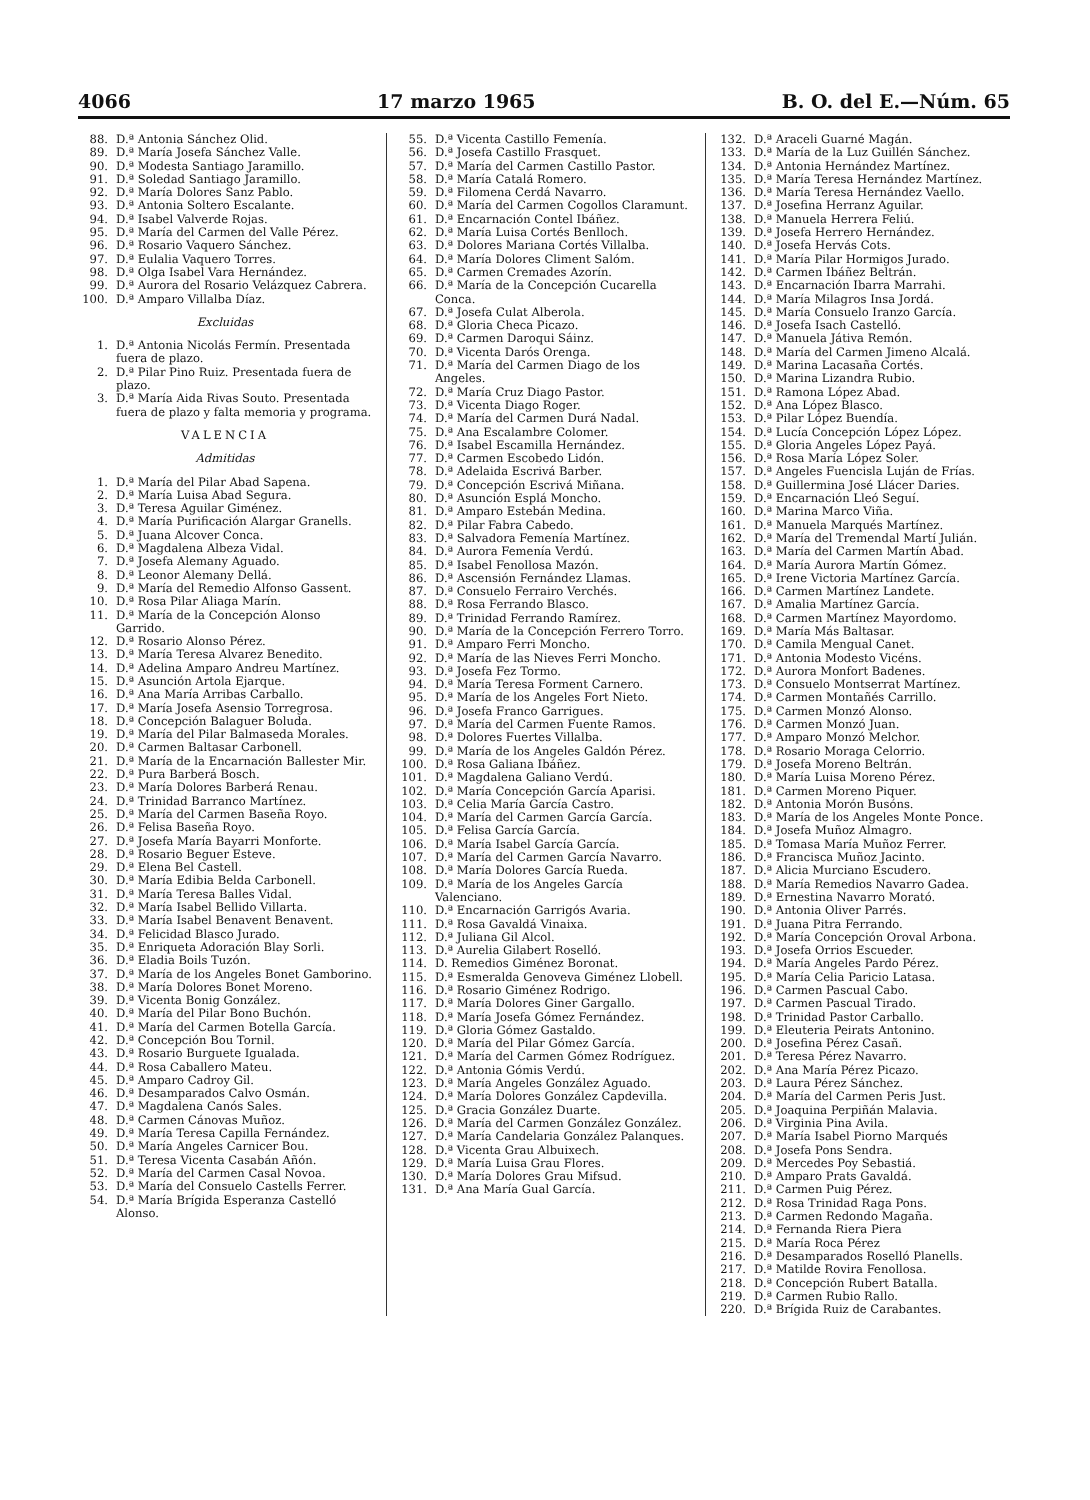4066 17 marzo 1965 B. O. del E.—Núm. 65
88. D.ª Antonia Sánchez Olid.
89. D.ª María Josefa Sánchez Valle.
90. D.ª Modesta Santiago Jaramillo.
91. D.ª Soledad Santiago Jaramillo.
92. D.ª María Dolores Sanz Pablo.
93. D.ª Antonia Soltero Escalante.
94. D.ª Isabel Valverde Rojas.
95. D.ª María del Carmen del Valle Pérez.
96. D.ª Rosario Vaquero Sánchez.
97. D.ª Eulalia Vaquero Torres.
98. D.ª Olga Isabel Vara Hernández.
99. D.ª Aurora del Rosario Velázquez Cabrera.
100. D.ª Amparo Villalba Díaz.
Excluidas
1. D.ª Antonia Nicolás Fermín. Presentada fuera de plazo.
2. D.ª Pilar Pino Ruiz. Presentada fuera de plazo.
3. D.ª María Aida Rivas Souto. Presentada fuera de plazo y falta memoria y programa.
VALENCIA
Admitidas
1. D.ª María del Pilar Abad Sapena.
2. D.ª María Luisa Abad Segura.
3. D.ª Teresa Aguilar Giménez.
4. D.ª María Purificación Alargar Granells.
5. D.ª Juana Alcover Conca.
6. D.ª Magdalena Albeza Vidal.
7. D.ª Josefa Alemany Aguado.
8. D.ª Leonor Alemany Dellá.
9. D.ª María del Remedio Alfonso Gassent.
10. D.ª Rosa Pilar Aliaga Marín.
11. D.ª María de la Concepción Alonso Garrido.
12. D.ª Rosario Alonso Pérez.
13. D.ª María Teresa Alvarez Benedito.
14. D.ª Adelina Amparo Andreu Martínez.
15. D.ª Asunción Artola Ejarque.
16. D.ª Ana María Arribas Carballo.
17. D.ª María Josefa Asensio Torregrosa.
18. D.ª Concepción Balaguer Boluda.
19. D.ª María del Pilar Balmaseda Morales.
20. D.ª Carmen Baltasar Carbonell.
21. D.ª María de la Encarnación Ballester Mir.
22. D.ª Pura Barberá Bosch.
23. D.ª María Dolores Barberá Renau.
24. D.ª Trinidad Barranco Martínez.
25. D.ª María del Carmen Baseña Royo.
26. D.ª Felisa Baseña Royo.
27. D.ª Josefa María Bayarri Monforte.
28. D.ª Rosario Beguer Esteve.
29. D.ª Elena Bel Castell.
30. D.ª María Edibia Belda Carbonell.
31. D.ª María Teresa Balles Vidal.
32. D.ª María Isabel Bellido Villarta.
33. D.ª María Isabel Benavent Benavent.
34. D.ª Felicidad Blasco Jurado.
35. D.ª Enriqueta Adoración Blay Sorli.
36. D.ª Eladia Boils Tuzón.
37. D.ª María de los Angeles Bonet Gamborino.
38. D.ª María Dolores Bonet Moreno.
39. D.ª Vicenta Bonig González.
40. D.ª María del Pilar Bono Buchón.
41. D.ª María del Carmen Botella García.
42. D.ª Concepción Bou Tornil.
43. D.ª Rosario Burguete Igualada.
44. D.ª Rosa Caballero Mateu.
45. D.ª Amparo Cadroy Gil.
46. D.ª Desamparados Calvo Osmán.
47. D.ª Magdalena Canós Sales.
48. D.ª Carmen Cánovas Muñoz.
49. D.ª María Teresa Capilla Fernández.
50. D.ª María Angeles Carnicer Bou.
51. D.ª Teresa Vicenta Casabán Añón.
52. D.ª María del Carmen Casal Novoa.
53. D.ª María del Consuelo Castells Ferrer.
54. D.ª María Brígida Esperanza Castelló Alonso.
55. D.ª Vicenta Castillo Femenía.
56. D.ª Josefa Castillo Frasquet.
57. D.ª María del Carmen Castillo Pastor.
58. D.ª María Catalá Romero.
59. D.ª Filomena Cerdá Navarro.
60. D.ª María del Carmen Cogollos Claramunt.
61. D.ª Encarnación Contel Ibáñez.
62. D.ª María Luisa Cortés Benlloch.
63. D.ª Dolores Mariana Cortés Villalba.
64. D.ª María Dolores Climent Salóm.
65. D.ª Carmen Cremades Azorín.
66. D.ª María de la Concepción Cucarella Conca.
67. D.ª Josefa Culat Alberola.
68. D.ª Gloria Checa Picazo.
69. D.ª Carmen Daroqui Sáinz.
70. D.ª Vicenta Darós Orenga.
71. D.ª María del Carmen Diago de los Angeles.
72. D.ª María Cruz Diago Pastor.
73. D.ª Vicenta Diago Roger.
74. D.ª María del Carmen Durá Nadal.
75. D.ª Ana Escalambre Colomer.
76. D.ª Isabel Escamilla Hernández.
77. D.ª Carmen Escobedo Lidón.
78. D.ª Adelaida Escrivá Barber.
79. D.ª Concepción Escrivá Miñana.
80. D.ª Asunción Esplá Moncho.
81. D.ª Amparo Estebán Medina.
82. D.ª Pilar Fabra Cabedo.
83. D.ª Salvadora Femenía Martínez.
84. D.ª Aurora Femenía Verdú.
85. D.ª Isabel Fenollosa Mazón.
86. D.ª Ascensión Fernández Llamas.
87. D.ª Consuelo Ferrairo Verchés.
88. D.ª Rosa Ferrando Blasco.
89. D.ª Trinidad Ferrando Ramírez.
90. D.ª María de la Concepción Ferrero Torro.
91. D.ª Amparo Ferri Moncho.
92. D.ª María de las Nieves Ferri Moncho.
93. D.ª Josefa Fez Tormo.
94. D.ª María Teresa Forment Carnero.
95. D.ª María de los Angeles Fort Nieto.
96. D.ª Josefa Franco Garrigues.
97. D.ª María del Carmen Fuente Ramos.
98. D.ª Dolores Fuertes Villalba.
99. D.ª María de los Angeles Galdón Pérez.
100. D.ª Rosa Galiana Ibáñez.
101. D.ª Magdalena Galiano Verdú.
102. D.ª María Concepción García Aparisi.
103. D.ª Celia María García Castro.
104. D.ª María del Carmen García García.
105. D.ª Felisa García García.
106. D.ª María Isabel García García.
107. D.ª María del Carmen García Navarro.
108. D.ª María Dolores García Rueda.
109. D.ª María de los Angeles García Valenciano.
110. D.ª Encarnación Garrigós Avaria.
111. D.ª Rosa Gavaldá Vinaixa.
112. D.ª Juliana Gil Alcol.
113. D.ª Aurelia Gilabert Roselló.
114. D. Remedios Giménez Boronat.
115. D.ª Esmeralda Genoveva Giménez Llobell.
116. D.ª Rosario Giménez Rodrigo.
117. D.ª María Dolores Giner Gargallo.
118. D.ª María Josefa Gómez Fernández.
119. D.ª Gloria Gómez Gastaldo.
120. D.ª María del Pilar Gómez García.
121. D.ª María del Carmen Gómez Rodríguez.
122. D.ª Antonia Gómis Verdú.
123. D.ª María Angeles González Aguado.
124. D.ª María Dolores González Capdevilla.
125. D.ª Gracia González Duarte.
126. D.ª María del Carmen González González.
127. D.ª María Candelaria González Palanques.
128. D.ª Vicenta Grau Albuixech.
129. D.ª María Luisa Grau Flores.
130. D.ª María Dolores Grau Mifsud.
131. D.ª Ana María Gual García.
132. D.ª Araceli Guarné Magán.
133. D.ª María de la Luz Guillén Sánchez.
134. D.ª Antonia Hernández Martínez.
135. D.ª María Teresa Hernández Martínez.
136. D.ª María Teresa Hernández Vaello.
137. D.ª Josefina Herranz Aguilar.
138. D.ª Manuela Herrera Feliú.
139. D.ª Josefa Herrero Hernández.
140. D.ª Josefa Hervás Cots.
141. D.ª María Pilar Hormigos Jurado.
142. D.ª Carmen Ibáñez Beltrán.
143. D.ª Encarnación Ibarra Marrahi.
144. D.ª María Milagros Insa Jordá.
145. D.ª María Consuelo Iranzo García.
146. D.ª Josefa Isach Castelló.
147. D.ª Manuela Játiva Remón.
148. D.ª María del Carmen Jimeno Alcalá.
149. D.ª Marina Lacasaña Cortés.
150. D.ª Marina Lizandra Rubio.
151. D.ª Ramona López Abad.
152. D.ª Ana López Blasco.
153. D.ª Pilar López Buendía.
154. D.ª Lucía Concepción López López.
155. D.ª Gloria Angeles López Payá.
156. D.ª Rosa María López Soler.
157. D.ª Angeles Fuencisla Luján de Frías.
158. D.ª Guillermina José Llácer Daries.
159. D.ª Encarnación Lleó Seguí.
160. D.ª Marina Marco Viña.
161. D.ª Manuela Marqués Martínez.
162. D.ª María del Tremendal Martí Julián.
163. D.ª María del Carmen Martín Abad.
164. D.ª María Aurora Martín Gómez.
165. D.ª Irene Victoria Martínez García.
166. D.ª Carmen Martínez Landete.
167. D.ª Amalia Martínez García.
168. D.ª Carmen Martínez Mayordomo.
169. D.ª María Más Baltasar.
170. D.ª Camila Mengual Canet.
171. D.ª Antonia Modesto Vicéns.
172. D.ª Aurora Monfort Badenes.
173. D.ª Consuelo Montserrat Martínez.
174. D.ª Carmen Montañés Carrillo.
175. D.ª Carmen Monzó Alonso.
176. D.ª Carmen Monzó Juan.
177. D.ª Amparo Monzó Melchor.
178. D.ª Rosario Moraga Celorrio.
179. D.ª Josefa Moreno Beltrán.
180. D.ª María Luisa Moreno Pérez.
181. D.ª Carmen Moreno Piquer.
182. D.ª Antonia Morón Busóns.
183. D.ª María de los Angeles Monte Ponce.
184. D.ª Josefa Muñoz Almagro.
185. D.ª Tomasa María Muñoz Ferrer.
186. D.ª Francisca Muñoz Jacinto.
187. D.ª Alicia Murciano Escudero.
188. D.ª María Remedios Navarro Gadea.
189. D.ª Ernestina Navarro Morató.
190. D.ª Antonia Oliver Parrés.
191. D.ª Juana Pitra Ferrando.
192. D.ª María Concepción Oroval Arbona.
193. D.ª Josefa Orrios Escueder.
194. D.ª María Angeles Pardo Pérez.
195. D.ª María Celia Paricio Latasa.
196. D.ª Carmen Pascual Cabo.
197. D.ª Carmen Pascual Tirado.
198. D.ª Trinidad Pastor Carballo.
199. D.ª Eleuteria Peirats Antonino.
200. D.ª Josefina Pérez Casañ.
201. D.ª Teresa Pérez Navarro.
202. D.ª Ana María Pérez Picazo.
203. D.ª Laura Pérez Sánchez.
204. D.ª María del Carmen Peris Just.
205. D.ª Joaquina Perpiñán Malavia.
206. D.ª Virginia Pina Avila.
207. D.ª María Isabel Piorno Marqués
208. D.ª Josefa Pons Sendra.
209. D.ª Mercedes Poy Sebastiá.
210. D.ª Amparo Prats Gavaldá.
211. D.ª Carmen Puig Pérez.
212. D.ª Rosa Trinidad Raga Pons.
213. D.ª Carmen Redondo Magaña.
214. D.ª Fernanda Riera Piera
215. D.ª María Roca Pérez
216. D.ª Desamparados Roselló Planells.
217. D.ª Matilde Rovira Fenollosa.
218. D.ª Concepción Rubert Batalla.
219. D.ª Carmen Rubio Rallo.
220. D.ª Brígida Ruiz de Carabantes.